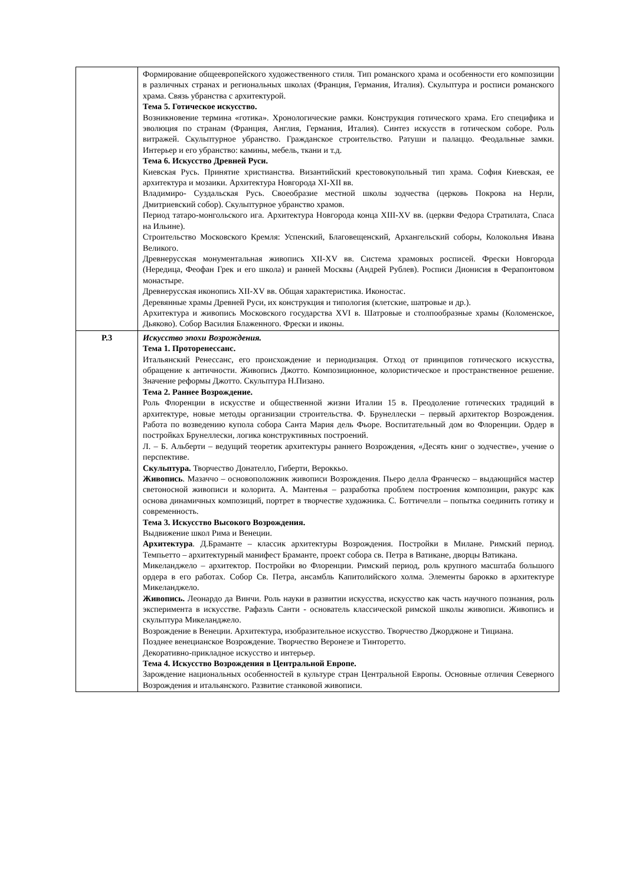| | Формирование общеевропейского художественного стиля. Тип романского храма и особенности его композиции в различных странах и региональных школах (Франция, Германия, Италия). Скульптура и росписи романского храма. Связь убранства с архитектурой. Тема 5. Готическое искусство. Возникновение термина «готика». Хронологические рамки. Конструкция готического храма. Его специфика и эволюция по странам (Франция, Англия, Германия, Италия). Синтез искусств в готическом соборе. Роль витражей. Скульптурное убранство. Гражданское строительство. Ратуши и палаццо. Феодальные замки. Интерьер и его убранство: камины, мебель, ткани и т.д. Тема 6. Искусство Древней Руси. Киевская Русь. Принятие христианства. Византийский крестовокупольный тип храма. София Киевская, ее архитектура и мозаики. Архитектура Новгорода XI-XII вв. Владимиро- Суздальская Русь. Своеобразие местной школы зодчества (церковь Покрова на Нерли, Дмитриевский собор). Скульптурное убранство храмов. Период татаро-монгольского ига. Архитектура Новгорода конца XIII-XV вв. (церкви Федора Стратилата, Спаса на Ильине). Строительство Московского Кремля: Успенский, Благовещенский, Архангельский соборы, Колокольня Ивана Великого. Древнерусская монументальная живопись XII-XV вв. Система храмовых росписей. Фрески Новгорода (Нередица, Феофан Грек и его школа) и ранней Москвы (Андрей Рублев). Росписи Дионисия в Ферапонтовом монастыре. Древнерусская иконопись XII-XV вв. Общая характеристика. Иконостас. Деревянные храмы Древней Руси, их конструкция и типология (клетские, шатровые и др.). Архитектура и живопись Московского государства XVI в. Шатровые и столпообразные храмы (Коломенское, Дьяково). Собор Василия Блаженного. Фрески и иконы. |
| P.3 | Искусство эпохи Возрождения. Тема 1. Проторенессанс. Итальянский Ренессанс, его происхождение и периодизация. Отход от принципов готического искусства, обращение к античности. Живопись Джотто. Композиционное, колористическое и пространственное решение. Значение реформы Джотто. Скульптура Н.Пизано. Тема 2. Раннее Возрождение. Роль Флоренции в искусстве и общественной жизни Италии 15 в. Преодоление готических традиций в архитектуре, новые методы организации строительства. Ф. Брунеллески – первый архитектор Возрождения. Работа по возведению купола собора Санта Мария дель Фьоре. Воспитательный дом во Флоренции. Ордер в постройках Брунеллески, логика конструктивных построений. Л. – Б. Альберти – ведущий теоретик архитектуры раннего Возрождения, «Десять книг о зодчестве», учение о перспективе. Скульптура. Творчество Донателло, Гиберти, Вероккьо. Живопись . Мазаччо – основоположник живописи Возрождения. Пьеро делла Франческо – выдающийся мастер светоносной живописи и колорита. А. Мантенья – разработка проблем построения композиции, ракурс как основа динамичных композиций, портрет в творчестве художника. С. Боттичелли – попытка соединить готику и современность. Тема 3. Искусство Высокого Возрождения. Выдвижение школ Рима и Венеции. Архитектура . Д.Браманте – классик архитектуры Возрождения. Постройки в Милане. Римский период. Темпьетто – архитектурный манифест Браманте, проект собора св. Петра в Ватикане, дворцы Ватикана. Микеланджело – архитектор. Постройки во Флоренции. Римский период, роль крупного масштаба большого ордера в его работах. Собор Св. Петра, ансамбль Капитолийского холма. Элементы барокко в архитектуре Микеланджело. Живопись. Леонардо да Винчи. Роль науки в развитии искусства, искусство как часть научного познания, роль эксперимента в искусстве. Рафаэль Санти - основатель классической римской школы живописи. Живопись и скульптура Микеланджело. Возрождение в Венеции. Архитектура, изобразительное искусство. Творчество Джорджоне и Тициана. Позднее венецианское Возрождение. Творчество Веронезе и Тинторетто. Декоративно-прикладное искусство и интерьер. Тема 4. Искусство Возрождения в Центральной Европе. Зарождение национальных особенностей в культуре стран Центральной Европы. Основные отличия Северного Возрождения и итальянского. Развитие станковой живописи. |